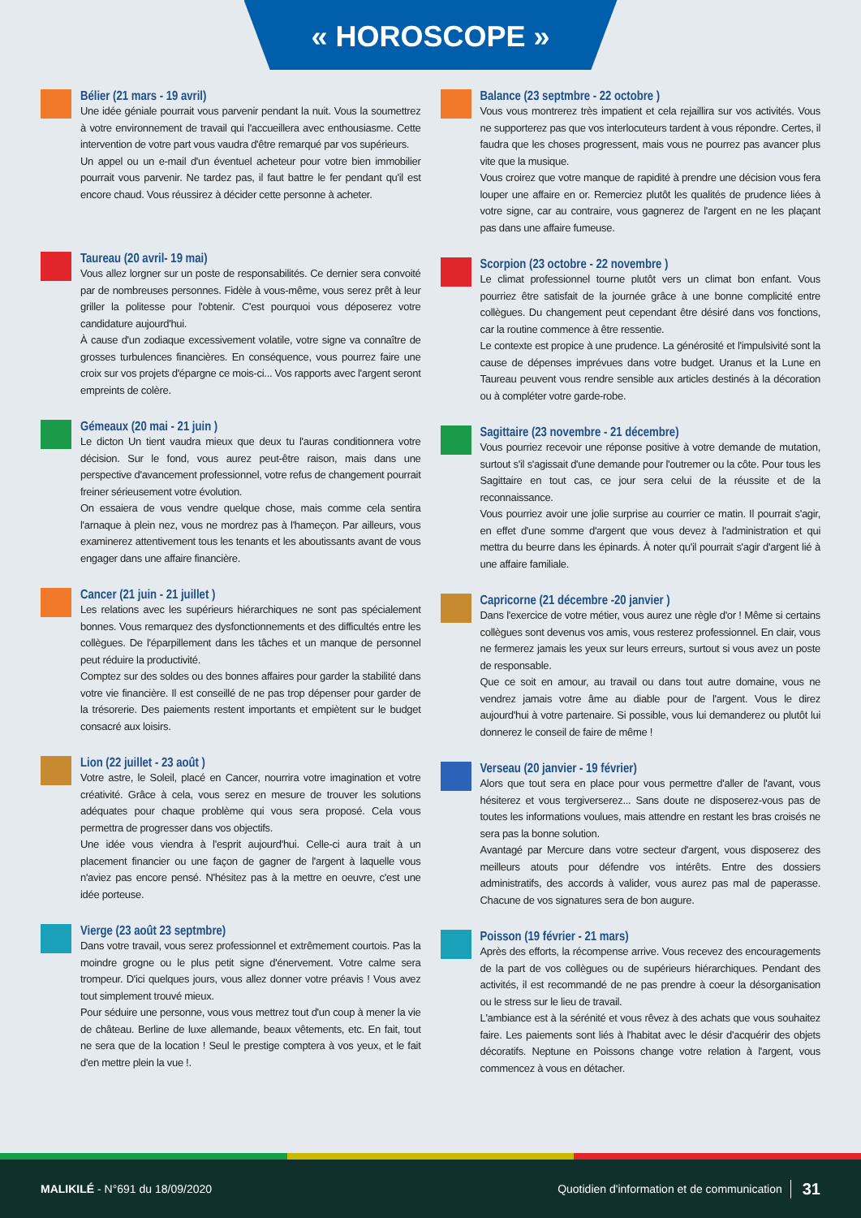« HOROSCOPE »
Bélier (21 mars - 19 avril)
Une idée géniale pourrait vous parvenir pendant la nuit. Vous la soumettrez à votre environnement de travail qui l'accueillera avec enthousiasme. Cette intervention de votre part vous vaudra d'être remarqué par vos supérieurs.
Un appel ou un e-mail d'un éventuel acheteur pour votre bien immobilier pourrait vous parvenir. Ne tardez pas, il faut battre le fer pendant qu'il est encore chaud. Vous réussirez à décider cette personne à acheter.
Taureau (20 avril- 19 mai)
Vous allez lorgner sur un poste de responsabilités. Ce dernier sera convoité par de nombreuses personnes. Fidèle à vous-même, vous serez prêt à leur griller la politesse pour l'obtenir. C'est pourquoi vous déposerez votre candidature aujourd'hui.
À cause d'un zodiaque excessivement volatile, votre signe va connaître de grosses turbulences financières. En conséquence, vous pourrez faire une croix sur vos projets d'épargne ce mois-ci... Vos rapports avec l'argent seront empreints de colère.
Gémeaux (20 mai - 21 juin )
Le dicton Un tient vaudra mieux que deux tu l'auras conditionnera votre décision. Sur le fond, vous aurez peut-être raison, mais dans une perspective d'avancement professionnel, votre refus de changement pourrait freiner sérieusement votre évolution.
On essaiera de vous vendre quelque chose, mais comme cela sentira l'arnaque à plein nez, vous ne mordrez pas à l'hameçon. Par ailleurs, vous examinerez attentivement tous les tenants et les aboutissants avant de vous engager dans une affaire financière.
Cancer (21 juin - 21 juillet )
Les relations avec les supérieurs hiérarchiques ne sont pas spécialement bonnes. Vous remarquez des dysfonctionnements et des difficultés entre les collègues. De l'éparpillement dans les tâches et un manque de personnel peut réduire la productivité.
Comptez sur des soldes ou des bonnes affaires pour garder la stabilité dans votre vie financière. Il est conseillé de ne pas trop dépenser pour garder de la trésorerie. Des paiements restent importants et empiètent sur le budget consacré aux loisirs.
Lion (22 juillet - 23 août )
Votre astre, le Soleil, placé en Cancer, nourrira votre imagination et votre créativité. Grâce à cela, vous serez en mesure de trouver les solutions adéquates pour chaque problème qui vous sera proposé. Cela vous permettra de progresser dans vos objectifs.
Une idée vous viendra à l'esprit aujourd'hui. Celle-ci aura trait à un placement financier ou une façon de gagner de l'argent à laquelle vous n'aviez pas encore pensé. N'hésitez pas à la mettre en oeuvre, c'est une idée porteuse.
Vierge (23 août 23 septmbre)
Dans votre travail, vous serez professionnel et extrêmement courtois. Pas la moindre grogne ou le plus petit signe d'énervement. Votre calme sera trompeur. D'ici quelques jours, vous allez donner votre préavis ! Vous avez tout simplement trouvé mieux.
Pour séduire une personne, vous vous mettrez tout d'un coup à mener la vie de château. Berline de luxe allemande, beaux vêtements, etc. En fait, tout ne sera que de la location ! Seul le prestige comptera à vos yeux, et le fait d'en mettre plein la vue !.
Balance (23 septmbre - 22 octobre )
Vous vous montrerez très impatient et cela rejaillira sur vos activités. Vous ne supporterez pas que vos interlocuteurs tardent à vous répondre. Certes, il faudra que les choses progressent, mais vous ne pourrez pas avancer plus vite que la musique.
Vous croirez que votre manque de rapidité à prendre une décision vous fera louper une affaire en or. Remerciez plutôt les qualités de prudence liées à votre signe, car au contraire, vous gagnerez de l'argent en ne les plaçant pas dans une affaire fumeuse.
Scorpion (23 octobre - 22 novembre )
Le climat professionnel tourne plutôt vers un climat bon enfant. Vous pourriez être satisfait de la journée grâce à une bonne complicité entre collègues. Du changement peut cependant être désiré dans vos fonctions, car la routine commence à être ressentie.
Le contexte est propice à une prudence. La générosité et l'impulsivité sont la cause de dépenses imprévues dans votre budget. Uranus et la Lune en Taureau peuvent vous rendre sensible aux articles destinés à la décoration ou à compléter votre garde-robe.
Sagittaire (23 novembre - 21 décembre)
Vous pourriez recevoir une réponse positive à votre demande de mutation, surtout s'il s'agissait d'une demande pour l'outremer ou la côte. Pour tous les Sagittaire en tout cas, ce jour sera celui de la réussite et de la reconnaissance.
Vous pourriez avoir une jolie surprise au courrier ce matin. Il pourrait s'agir, en effet d'une somme d'argent que vous devez à l'administration et qui mettra du beurre dans les épinards. À noter qu'il pourrait s'agir d'argent lié à une affaire familiale.
Capricorne (21 décembre -20 janvier )
Dans l'exercice de votre métier, vous aurez une règle d'or ! Même si certains collègues sont devenus vos amis, vous resterez professionnel. En clair, vous ne fermerez jamais les yeux sur leurs erreurs, surtout si vous avez un poste de responsable.
Que ce soit en amour, au travail ou dans tout autre domaine, vous ne vendrez jamais votre âme au diable pour de l'argent. Vous le direz aujourd'hui à votre partenaire. Si possible, vous lui demanderez ou plutôt lui donnerez le conseil de faire de même !
Verseau (20 janvier - 19 février)
Alors que tout sera en place pour vous permettre d'aller de l'avant, vous hésiterez et vous tergiverserez... Sans doute ne disposerez-vous pas de toutes les informations voulues, mais attendre en restant les bras croisés ne sera pas la bonne solution.
Avantagé par Mercure dans votre secteur d'argent, vous disposerez des meilleurs atouts pour défendre vos intérêts. Entre des dossiers administratifs, des accords à valider, vous aurez pas mal de paperasse. Chacune de vos signatures sera de bon augure.
Poisson (19 février - 21 mars)
Après des efforts, la récompense arrive. Vous recevez des encouragements de la part de vos collègues ou de supérieurs hiérarchiques. Pendant des activités, il est recommandé de ne pas prendre à coeur la désorganisation ou le stress sur le lieu de travail.
L'ambiance est à la sérénité et vous rêvez à des achats que vous souhaitez faire. Les paiements sont liés à l'habitat avec le désir d'acquérir des objets décoratifs. Neptune en Poissons change votre relation à l'argent, vous commencez à vous en détacher.
MALIKILÉ - N°691 du 18/09/2020 Quotidien d'information et de communication 31